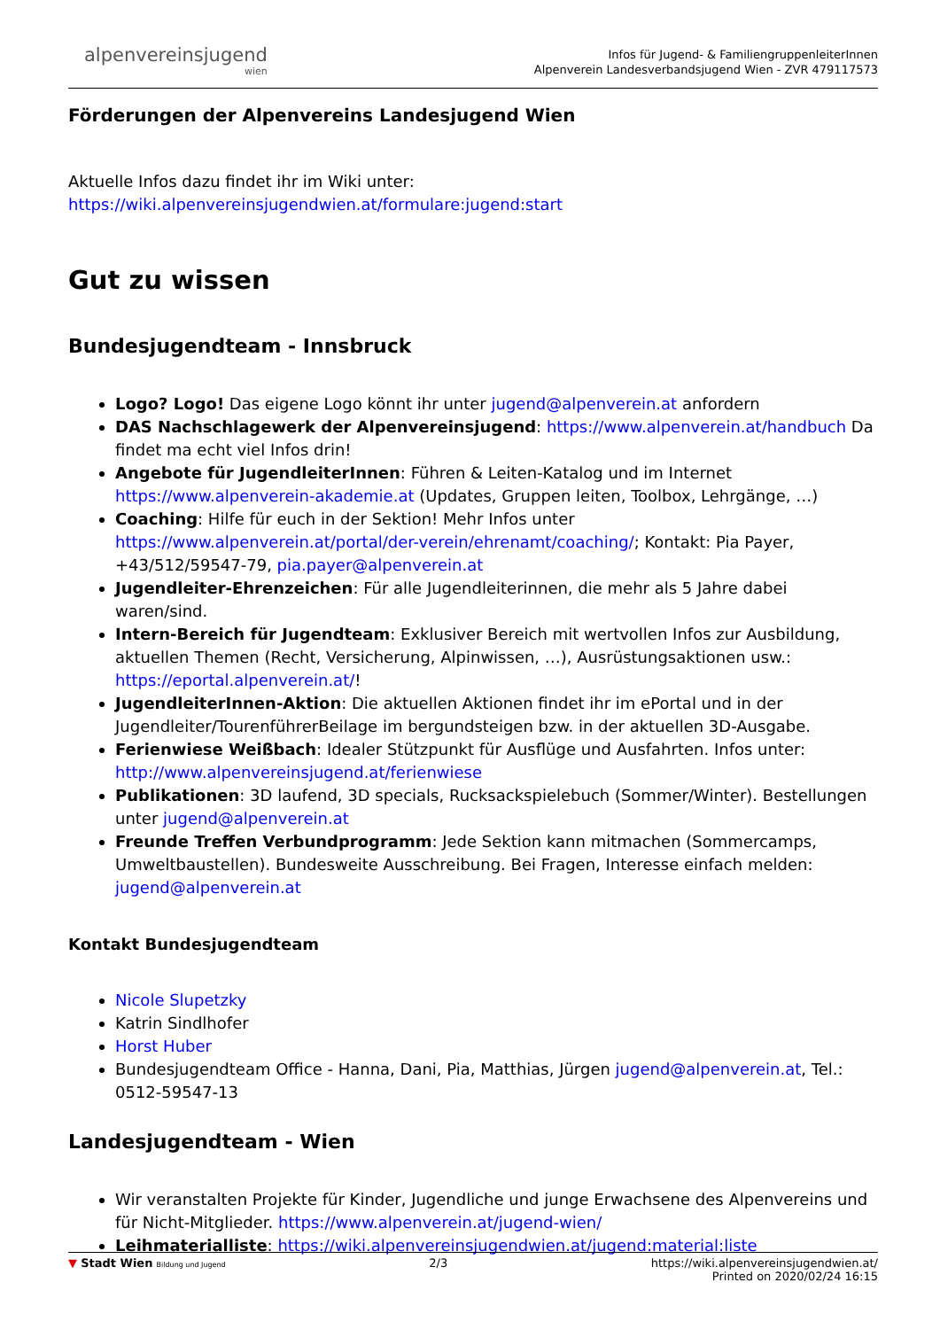alpenvereinsjugend
wien
Infos für Jugend- & FamiliengruppenleiterInnen
Alpenverein Landesverbandsjugend Wien - ZVR 479117573
Förderungen der Alpenvereins Landesjugend Wien
Aktuelle Infos dazu findet ihr im Wiki unter:
https://wiki.alpenvereinsjugendwien.at/formulare:jugend:start
Gut zu wissen
Bundesjugendteam - Innsbruck
Logo? Logo! Das eigene Logo könnt ihr unter jugend@alpenverein.at anfordern
DAS Nachschlagewerk der Alpenvereinsjugend: https://www.alpenverein.at/handbuch Da findet ma echt viel Infos drin!
Angebote für JugendleiterInnen: Führen & Leiten-Katalog und im Internet https://www.alpenverein-akademie.at (Updates, Gruppen leiten, Toolbox, Lehrgänge, …)
Coaching: Hilfe für euch in der Sektion! Mehr Infos unter https://www.alpenverein.at/portal/der-verein/ehrenamt/coaching/; Kontakt: Pia Payer, +43/512/59547-79, pia.payer@alpenverein.at
Jugendleiter-Ehrenzeichen: Für alle Jugendleiterinnen, die mehr als 5 Jahre dabei waren/sind.
Intern-Bereich für Jugendteam: Exklusiver Bereich mit wertvollen Infos zur Ausbildung, aktuellen Themen (Recht, Versicherung, Alpinwissen, …), Ausrüstungsaktionen usw.: https://eportal.alpenverein.at/!
JugendleiterInnen-Aktion: Die aktuellen Aktionen findet ihr im ePortal und in der Jugendleiter/TourenführerBeilage im bergundsteigen bzw. in der aktuellen 3D-Ausgabe.
Ferienwiese Weißbach: Idealer Stützpunkt für Ausflüge und Ausfahrten. Infos unter: http://www.alpenvereinsjugend.at/ferienwiese
Publikationen: 3D laufend, 3D specials, Rucksackspielebuch (Sommer/Winter). Bestellungen unter jugend@alpenverein.at
Freunde Treffen Verbundprogramm: Jede Sektion kann mitmachen (Sommercamps, Umweltbaustellen). Bundesweite Ausschreibung. Bei Fragen, Interesse einfach melden: jugend@alpenverein.at
Kontakt Bundesjugendteam
Nicole Slupetzky
Katrin Sindlhofer
Horst Huber
Bundesjugendteam Office - Hanna, Dani, Pia, Matthias, Jürgen jugend@alpenverein.at, Tel.: 0512-59547-13
Landesjugendteam - Wien
Wir veranstalten Projekte für Kinder, Jugendliche und junge Erwachsene des Alpenvereins und für Nicht-Mitglieder. https://www.alpenverein.at/jugend-wien/
Leihmaterialliste: https://wiki.alpenvereinsjugendwien.at/jugend:material:liste
▼ Stadt Wien Bildung und Jugend
2/3 https://wiki.alpenvereinsjugendwien.at/
Printed on 2020/02/24 16:15